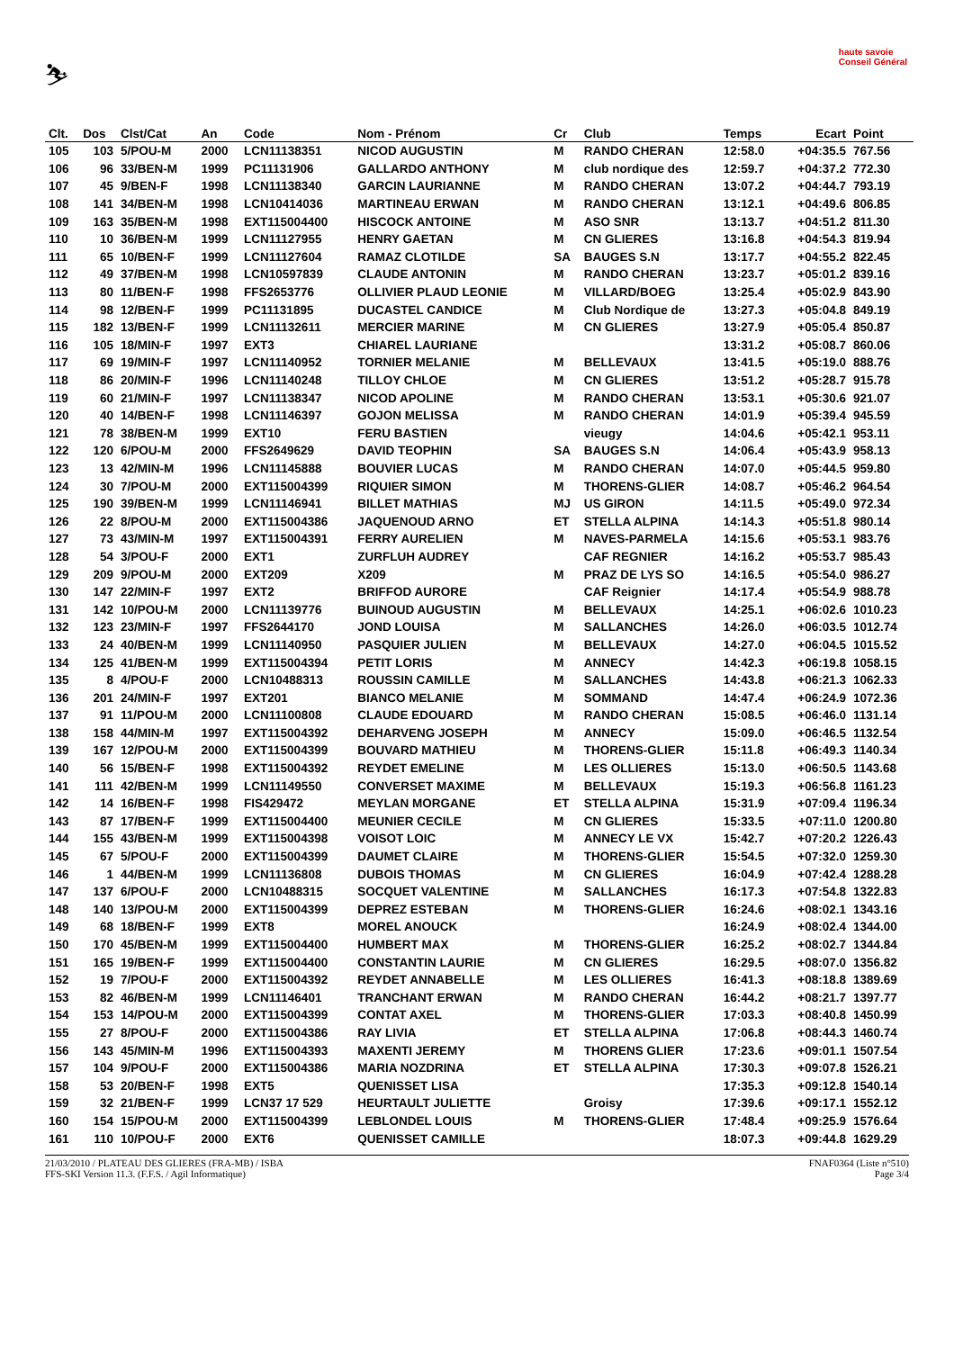⛷
haute savoie
Conseil Général
| Clt. | Dos | Clst/Cat | An | Code | Nom - Prénom | Cr | Club | Temps | Ecart | Point |
| --- | --- | --- | --- | --- | --- | --- | --- | --- | --- | --- |
| 105 | 103 | 5/POU-M | 2000 | LCN11138351 | NICOD AUGUSTIN | M | RANDO CHERAN | 12:58.0 | +04:35.5 | 767.56 |
| 106 | 96 | 33/BEN-M | 1999 | PC11131906 | GALLARDO ANTHONY | M | club nordique des | 12:59.7 | +04:37.2 | 772.30 |
| 107 | 45 | 9/BEN-F | 1998 | LCN11138340 | GARCIN LAURIANNE | M | RANDO CHERAN | 13:07.2 | +04:44.7 | 793.19 |
| 108 | 141 | 34/BEN-M | 1998 | LCN10414036 | MARTINEAU ERWAN | M | RANDO CHERAN | 13:12.1 | +04:49.6 | 806.85 |
| 109 | 163 | 35/BEN-M | 1998 | EXT115004400 | HISCOCK ANTOINE | M | ASO SNR | 13:13.7 | +04:51.2 | 811.30 |
| 110 | 10 | 36/BEN-M | 1999 | LCN11127955 | HENRY GAETAN | M | CN GLIERES | 13:16.8 | +04:54.3 | 819.94 |
| 111 | 65 | 10/BEN-F | 1999 | LCN11127604 | RAMAZ CLOTILDE | SA | BAUGES S.N | 13:17.7 | +04:55.2 | 822.45 |
| 112 | 49 | 37/BEN-M | 1998 | LCN10597839 | CLAUDE ANTONIN | M | RANDO CHERAN | 13:23.7 | +05:01.2 | 839.16 |
| 113 | 80 | 11/BEN-F | 1998 | FFS2653776 | OLLIVIER PLAUD LEONIE | M | VILLARD/BOEG | 13:25.4 | +05:02.9 | 843.90 |
| 114 | 98 | 12/BEN-F | 1999 | PC11131895 | DUCASTEL CANDICE | M | Club Nordique de | 13:27.3 | +05:04.8 | 849.19 |
| 115 | 182 | 13/BEN-F | 1999 | LCN11132611 | MERCIER MARINE | M | CN GLIERES | 13:27.9 | +05:05.4 | 850.87 |
| 116 | 105 | 18/MIN-F | 1997 | EXT3 | CHIAREL LAURIANE | | | 13:31.2 | +05:08.7 | 860.06 |
| 117 | 69 | 19/MIN-F | 1997 | LCN11140952 | TORNIER MELANIE | M | BELLEVAUX | 13:41.5 | +05:19.0 | 888.76 |
| 118 | 86 | 20/MIN-F | 1996 | LCN11140248 | TILLOY CHLOE | M | CN GLIERES | 13:51.2 | +05:28.7 | 915.78 |
| 119 | 60 | 21/MIN-F | 1997 | LCN11138347 | NICOD APOLINE | M | RANDO CHERAN | 13:53.1 | +05:30.6 | 921.07 |
| 120 | 40 | 14/BEN-F | 1998 | LCN11146397 | GOJON MELISSA | M | RANDO CHERAN | 14:01.9 | +05:39.4 | 945.59 |
| 121 | 78 | 38/BEN-M | 1999 | EXT10 | FERU BASTIEN | | vieugy | 14:04.6 | +05:42.1 | 953.11 |
| 122 | 120 | 6/POU-M | 2000 | FFS2649629 | DAVID TEOPHIN | SA | BAUGES S.N | 14:06.4 | +05:43.9 | 958.13 |
| 123 | 13 | 42/MIN-M | 1996 | LCN11145888 | BOUVIER LUCAS | M | RANDO CHERAN | 14:07.0 | +05:44.5 | 959.80 |
| 124 | 30 | 7/POU-M | 2000 | EXT115004399 | RIQUIER SIMON | M | THORENS-GLIER | 14:08.7 | +05:46.2 | 964.54 |
| 125 | 190 | 39/BEN-M | 1999 | LCN11146941 | BILLET MATHIAS | MJ | US GIRON | 14:11.5 | +05:49.0 | 972.34 |
| 126 | 22 | 8/POU-M | 2000 | EXT115004386 | JAQUENOUD ARNO | ET | STELLA ALPINA | 14:14.3 | +05:51.8 | 980.14 |
| 127 | 73 | 43/MIN-M | 1997 | EXT115004391 | FERRY AURELIEN | M | NAVES-PARMELA | 14:15.6 | +05:53.1 | 983.76 |
| 128 | 54 | 3/POU-F | 2000 | EXT1 | ZURFLUH AUDREY | | CAF REGNIER | 14:16.2 | +05:53.7 | 985.43 |
| 129 | 209 | 9/POU-M | 2000 | EXT209 | X209 | M | PRAZ DE LYS SO | 14:16.5 | +05:54.0 | 986.27 |
| 130 | 147 | 22/MIN-F | 1997 | EXT2 | BRIFFOD AURORE | | CAF Reignier | 14:17.4 | +05:54.9 | 988.78 |
| 131 | 142 | 10/POU-M | 2000 | LCN11139776 | BUINOUD AUGUSTIN | M | BELLEVAUX | 14:25.1 | +06:02.6 | 1010.23 |
| 132 | 123 | 23/MIN-F | 1997 | FFS2644170 | JOND LOUISA | M | SALLANCHES | 14:26.0 | +06:03.5 | 1012.74 |
| 133 | 24 | 40/BEN-M | 1999 | LCN11140950 | PASQUIER JULIEN | M | BELLEVAUX | 14:27.0 | +06:04.5 | 1015.52 |
| 134 | 125 | 41/BEN-M | 1999 | EXT115004394 | PETIT LORIS | M | ANNECY | 14:42.3 | +06:19.8 | 1058.15 |
| 135 | 8 | 4/POU-F | 2000 | LCN10488313 | ROUSSIN CAMILLE | M | SALLANCHES | 14:43.8 | +06:21.3 | 1062.33 |
| 136 | 201 | 24/MIN-F | 1997 | EXT201 | BIANCO MELANIE | M | SOMMAND | 14:47.4 | +06:24.9 | 1072.36 |
| 137 | 91 | 11/POU-M | 2000 | LCN11100808 | CLAUDE EDOUARD | M | RANDO CHERAN | 15:08.5 | +06:46.0 | 1131.14 |
| 138 | 158 | 44/MIN-M | 1997 | EXT115004392 | DEHARVENG JOSEPH | M | ANNECY | 15:09.0 | +06:46.5 | 1132.54 |
| 139 | 167 | 12/POU-M | 2000 | EXT115004399 | BOUVARD MATHIEU | M | THORENS-GLIER | 15:11.8 | +06:49.3 | 1140.34 |
| 140 | 56 | 15/BEN-F | 1998 | EXT115004392 | REYDET EMELINE | M | LES OLLIERES | 15:13.0 | +06:50.5 | 1143.68 |
| 141 | 111 | 42/BEN-M | 1999 | LCN11149550 | CONVERSET MAXIME | M | BELLEVAUX | 15:19.3 | +06:56.8 | 1161.23 |
| 142 | 14 | 16/BEN-F | 1998 | FIS429472 | MEYLAN MORGANE | ET | STELLA ALPINA | 15:31.9 | +07:09.4 | 1196.34 |
| 143 | 87 | 17/BEN-F | 1999 | EXT115004400 | MEUNIER CECILE | M | CN GLIERES | 15:33.5 | +07:11.0 | 1200.80 |
| 144 | 155 | 43/BEN-M | 1999 | EXT115004398 | VOISOT LOIC | M | ANNECY LE VX | 15:42.7 | +07:20.2 | 1226.43 |
| 145 | 67 | 5/POU-F | 2000 | EXT115004399 | DAUMET CLAIRE | M | THORENS-GLIER | 15:54.5 | +07:32.0 | 1259.30 |
| 146 | 1 | 44/BEN-M | 1999 | LCN11136808 | DUBOIS THOMAS | M | CN GLIERES | 16:04.9 | +07:42.4 | 1288.28 |
| 147 | 137 | 6/POU-F | 2000 | LCN10488315 | SOCQUET VALENTINE | M | SALLANCHES | 16:17.3 | +07:54.8 | 1322.83 |
| 148 | 140 | 13/POU-M | 2000 | EXT115004399 | DEPREZ ESTEBAN | M | THORENS-GLIER | 16:24.6 | +08:02.1 | 1343.16 |
| 149 | 68 | 18/BEN-F | 1999 | EXT8 | MOREL ANOUCK | | | 16:24.9 | +08:02.4 | 1344.00 |
| 150 | 170 | 45/BEN-M | 1999 | EXT115004400 | HUMBERT MAX | M | THORENS-GLIER | 16:25.2 | +08:02.7 | 1344.84 |
| 151 | 165 | 19/BEN-F | 1999 | EXT115004400 | CONSTANTIN LAURIE | M | CN GLIERES | 16:29.5 | +08:07.0 | 1356.82 |
| 152 | 19 | 7/POU-F | 2000 | EXT115004392 | REYDET ANNABELLE | M | LES OLLIERES | 16:41.3 | +08:18.8 | 1389.69 |
| 153 | 82 | 46/BEN-M | 1999 | LCN11146401 | TRANCHANT ERWAN | M | RANDO CHERAN | 16:44.2 | +08:21.7 | 1397.77 |
| 154 | 153 | 14/POU-M | 2000 | EXT115004399 | CONTAT AXEL | M | THORENS-GLIER | 17:03.3 | +08:40.8 | 1450.99 |
| 155 | 27 | 8/POU-F | 2000 | EXT115004386 | RAY LIVIA | ET | STELLA ALPINA | 17:06.8 | +08:44.3 | 1460.74 |
| 156 | 143 | 45/MIN-M | 1996 | EXT115004393 | MAXENTI JEREMY | M | THORENS GLIER | 17:23.6 | +09:01.1 | 1507.54 |
| 157 | 104 | 9/POU-F | 2000 | EXT115004386 | MARIA NOZDRINA | ET | STELLA ALPINA | 17:30.3 | +09:07.8 | 1526.21 |
| 158 | 53 | 20/BEN-F | 1998 | EXT5 | QUENISSET LISA | | | 17:35.3 | +09:12.8 | 1540.14 |
| 159 | 32 | 21/BEN-F | 1999 | LCN37 17 529 | HEURTAULT JULIETTE | | Groisy | 17:39.6 | +09:17.1 | 1552.12 |
| 160 | 154 | 15/POU-M | 2000 | EXT115004399 | LEBLONDEL LOUIS | M | THORENS-GLIER | 17:48.4 | +09:25.9 | 1576.64 |
| 161 | 110 | 10/POU-F | 2000 | EXT6 | QUENISSET CAMILLE | | | 18:07.3 | +09:44.8 | 1629.29 |
21/03/2010 / PLATEAU DES GLIERES (FRA-MB) / ISBA FNAF0364 (Liste n°510)
FFS-SKI Version 11.3. (F.F.S. / Agil Informatique) Page 3/4